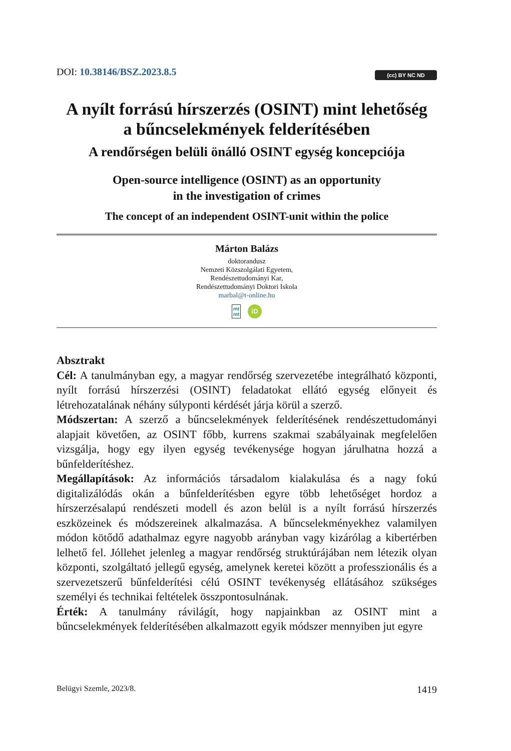DOI: 10.38146/BSZ.2023.8.5
(cc) BY NC ND
A nyílt forrású hírszerzés (OSINT) mint lehetőség
a bűncselekmények felderítésében
A rendőrségen belüli önálló OSINT egység koncepciója
Open-source intelligence (OSINT) as an opportunity
in the investigation of crimes
The concept of an independent OSINT-unit within the police
Márton Balázs
doktorandusz
Nemzeti Közszolgálati Egyetem,
Rendészettudományi Kar,
Rendészettudományi Doktori Iskola
marbal@t-online.hu
mt
mt iD
Absztrakt
Cél: A tanulmányban egy, a magyar rendőrség szervezetébe integrálható központi, nyílt forrású hírszerzési (OSINT) feladatokat ellátó egység előnyeit és létrehozatalának néhány súlyponti kérdését járja körül a szerző.
Módszertan: A szerző a bűncselekmények felderítésének rendészettudományi alapjait követően, az OSINT főbb, kurrens szakmai szabályainak megfelelően vizsgálja, hogy egy ilyen egység tevékenysége hogyan járulhatna hozzá a bűnfelderítéshez.
Megállapítások: Az információs társadalom kialakulása és a nagy fokú digitalizálódás okán a bűnfelderítésben egyre több lehetőséget hordoz a hírszerzésalapú rendészeti modell és azon belül is a nyílt forrású hírszerzés eszközeinek és módszereinek alkalmazása. A bűncselekményekhez valamilyen módon kötődő adathalmaz egyre nagyobb arányban vagy kizárólag a kibertérben lelhető fel. Jóllehet jelenleg a magyar rendőrség struktúrájában nem létezik olyan központi, szolgáltató jellegű egység, amelynek keretei között a professzionális és a szervezetszerű bűnfelderítési célú OSINT tevékenység ellátásához szükséges személyi és technikai feltételek összpontosulnának.
Érték: A tanulmány rávilágít, hogy napjainkban az OSINT mint a bűncselekmények felderítésében alkalmazott egyik módszer mennyiben jut egyre
Belügyi Szemle, 2023/8. 1419